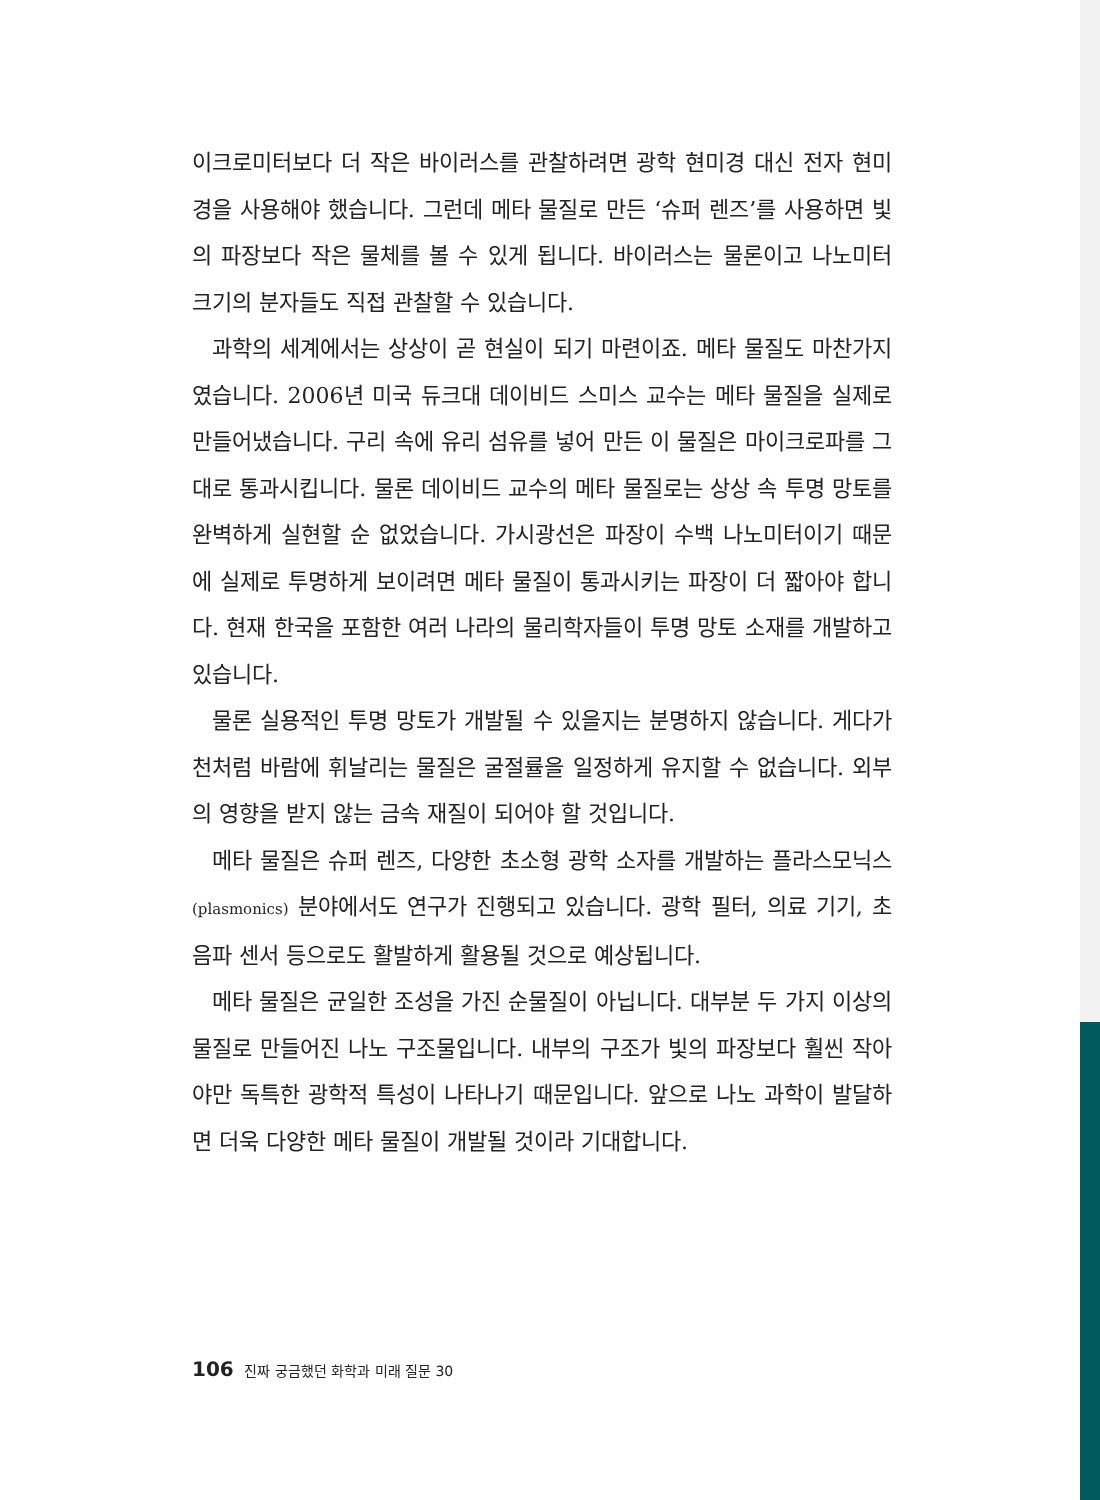이크로미터보다 더 작은 바이러스를 관찰하려면 광학 현미경 대신 전자 현미경을 사용해야 했습니다. 그런데 메타 물질로 만든 ‘슈퍼 렌즈’를 사용하면 빛의 파장보다 작은 물체를 볼 수 있게 됩니다. 바이러스는 물론이고 나노미터 크기의 분자들도 직접 관찰할 수 있습니다.
과학의 세계에서는 상상이 곧 현실이 되기 마련이죠. 메타 물질도 마찬가지였습니다. 2006년 미국 듀크대 데이비드 스미스 교수는 메타 물질을 실제로 만들어냈습니다. 구리 속에 유리 섬유를 넣어 만든 이 물질은 마이크로파를 그대로 통과시킵니다. 물론 데이비드 교수의 메타 물질로는 상상 속 투명 망토를 완벽하게 실현할 순 없었습니다. 가시광선은 파장이 수백 나노미터이기 때문에 실제로 투명하게 보이려면 메타 물질이 통과시키는 파장이 더 짧아야 합니다. 현재 한국을 포함한 여러 나라의 물리학자들이 투명 망토 소재를 개발하고 있습니다.
물론 실용적인 투명 망토가 개발될 수 있을지는 분명하지 않습니다. 게다가 천처럼 바람에 휘날리는 물질은 굴절률을 일정하게 유지할 수 없습니다. 외부의 영향을 받지 않는 금속 재질이 되어야 할 것입니다.
메타 물질은 슈퍼 렌즈, 다양한 초소형 광학 소자를 개발하는 플라스모닉스(plasmonics) 분야에서도 연구가 진행되고 있습니다. 광학 필터, 의료 기기, 초음파 센서 등으로도 활발하게 활용될 것으로 예상됩니다.
메타 물질은 균일한 조성을 가진 순물질이 아닙니다. 대부분 두 가지 이상의 물질로 만들어진 나노 구조물입니다. 내부의 구조가 빛의 파장보다 훨씬 작아야만 독특한 광학적 특성이 나타나기 때문입니다. 앞으로 나노 과학이 발달하면 더욱 다양한 메타 물질이 개발될 것이라 기대합니다.
106 진짜 궁금했던 화학과 미래 질문 30